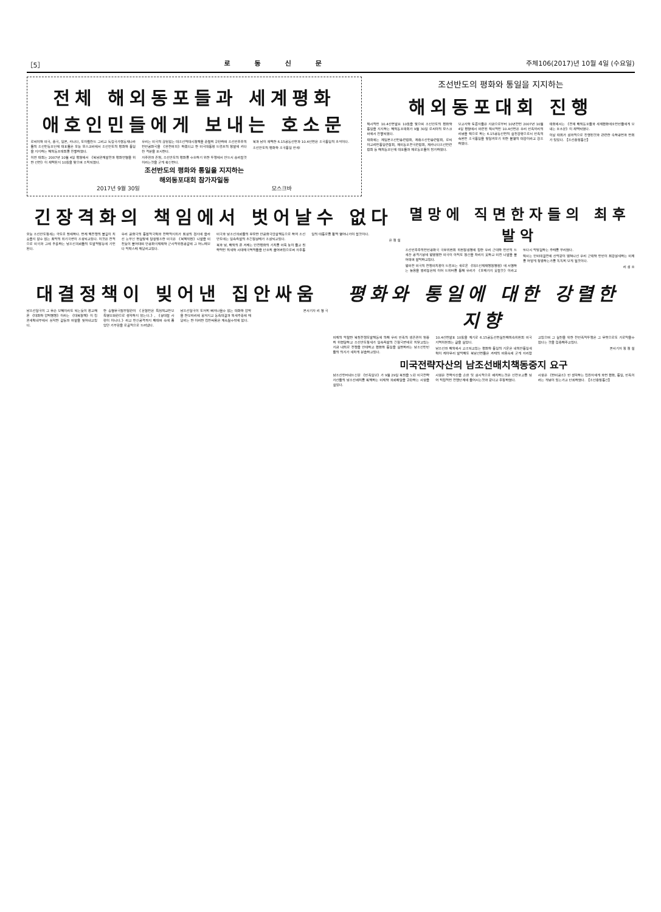［5］ 로동신문 주체106(2017)년 10월 4일 (수요일)
전체 해외동포들과 세계평화
애호인민들에게 보내는 호소문
로씨야와 미국, 중국, 일본, 카나다, 도이췰란드 그리고 독립국가협동체나라들의 조선인동포단체 대표들은 오늘 모스크바에서 조선반도의 평화와 통일을 지지하는 해외동포대회를 진행하였다.
이번 대회는 2007년 10월 4일 평양에서 《북남관계발전과 평화번영을 위한 선언》이 채택된지 10돐을 맞으며 조직되였다.
우리는 미국의 끊임없는 대조선적대시정책을 준렬히 규탄하며 조선민주주의인민공화국을 《완전파괴》하겠다고 한 미국대통령 트럼프의 망발에 커다란 격분을 표시한다.
자주권과 존엄, 조선반도의 평화를 수호하기 위한 투쟁에서 반드시 승리할것이라는것을 굳게 확신한다.
북과 남이 채택한 6.15공동선언과 10.4선언은 조국통일의 초석이다.
조선반도의 평화와 조국통일 만세!
조선반도의 평화와 통일을 지지하는
해외동포대회 참가자일동
2017년 9월 30일 모스크바
조선반도의 평화와 통일을 지지하는
해외동포대회 진행
력사적인 10.4선언발표 10돐을 맞으며 조선반도의 평화와 통일을 지지하는 해외동포대회가 9월 30일 로씨야의 모스크바에서 진행되였다.
대회에는 재일본조선인총련합회, 재중조선인총련합회, 로씨야고려인통일련합회, 재미동포전국련합회, 재카나다조선인련합회 등 해외동포단체 대표들과 재로동포들이 참가하였다.
보고자와 토론자들은 지금으로부터 10년전인 2007년 10월 4일 평양에서 마련된 력사적인 10.4선언은 우리 민족끼리의 리념을 력으로 하는 6.15공동선언의 실천강령으로서 민족의 숙원인 조국통일을 앞당겨오기 위한 불멸의 대강이라고 강조하였다.
대회에서는 《전체 해외동포들과 세계평화애호인민들에게 보내는 호소문》이 채택되였다.
이날 대회가 성과적으로 진행된것과 관련한 축하공연과 연회가 있었다. 【조선중앙통신】
긴장격화의 책임에서 벗어날수 없다
오늘 조선반도정세는 극도로 첨예하다. 언제 핵전쟁의 불길이 치솟을지 알수 없는 최악의 위기국면이 조성되고있다. 이것은 전적으로 미국과 그에 추종하는 남조선괴뢰들의 도발적망동에 기인된다.
우리 공화국의 통합적국력과 전략적지위가 최상의 경지에 올라선 눈부신 현실앞에 당황망조한 미국은 《북핵위협》나발을 미친듯이 불어대며 반공화국제재와 군사적위협공갈에 그 어느때보다 악착스레 매달리고있다.
미국과 남조선괴뢰들의 무모한 반공화국압살책동으로 하여 조선반도에는 일촉즉발의 초긴장상태가 조성되고있다.
북과 남, 해외의 온 겨레는 반전평화의 기치를 더욱 높이 들고 침략적인 외세와 사대매국역적들을 단호히 쓸어버림으로써 자주통일의 대통로를 활짝 열어나가야 할것이다.
은 정 철
멸망에 직면한자들의 최후발악
조선민주주의인민공화국 국무위원회 위원장성명에 접한 우리 군대와 인민의 드세찬 공격기상에 얼떨떨한 미국이 아직도 정신을 차리지 못하고 미친 나발을 불어대며 발악하고있다.
얼마전 미국의 전쟁미치광이 트럼프는 새로운 《대조선제재행정명령》에 서명하는 놀음을 벌려놓은데 이어 트위터를 통해 우리가 《오래가지 못할것》이라고 또다시 악담질하는 추태를 부리였다.
력사는 반미대결전에 산악같이 떨쳐나선 우리 군대와 인민이 최강성세하는 미제를 어떻게 징벌하는가를 똑똑히 보게 될것이다.
리 성 호
대결정책이 빚어낸 집안싸움
남조선당국이 그 무슨 보혜이라도 되는듯이 광고해온 《대화와 압박병행》이라는 《대북정책》이 집권세력내부에서 심각한 갈등과 마찰을 빚어내고있다.
한 송영무국방부장관이 《문정인은 특임외교안보특별보좌관으로 생각하지 않는다.》, 《상대할 사람이 아니다.》라고 인신공격까지 해대며 속에 품었던 거부감을 로골적으로 드러냈다.
남조선당국이 도저히 빠져나올수 없는 대화와 압박을 한보따리에 꿍져지고 동족대결과 외세추종에 매달리는 한 이러한 집안싸움은 계속될수밖에 없다.
본사기자 리 영 국
평화와 통일에 대한 강렬한 지향
미제의 악랄한 북침전쟁도발책동에 의해 우리 민족의 생존권이 엄중히 위협당하고 조선반도정세가 일촉즉발의 긴장국면에로 치닫고있는 지금 내외로 전쟁을 반대하고 평화와 통일을 실현하려는 남조선인민들의 의지가 세차게 분출하고있다.
10.4선언발표 10돐을 계기로 6.15공동선언실천해외측위원회 미국지역위원회는 글을 실었다.
남조선과 해외에서 고조되고있는 평화와 통일의 기운은 내외반통일세력이 제아무리 발악해도 북남선언들은 겨레의 마음속에 굳게 자리잡고있으며 그 실천을 위한 전민족적투쟁은 그 무엇으로도 가로막을수 없다는 것을 립증해주고있다.
본사기자 장 정 철
미국전략자산의 남조선배치책동중지 요구
남조선인터네트신문 《민족일보》가 9월 29일 북침을 노린 미국전략자산들의 남조선배치를 획책하는 미제와 괴뢰패당을 규탄하는 사설을 실었다.
사설은 전략자산을 순환 및 상시적으로 배치하는것은 선전포고를 넘어 직접적인 전쟁단계에 들어서는것과 같다고 주장하였다.
사설은 《한미공조》만 생각하는 집권자에게 과연 평화, 통일, 민족이라는 개념이 있는가고 단죄하였다. 【조선중앙통신】